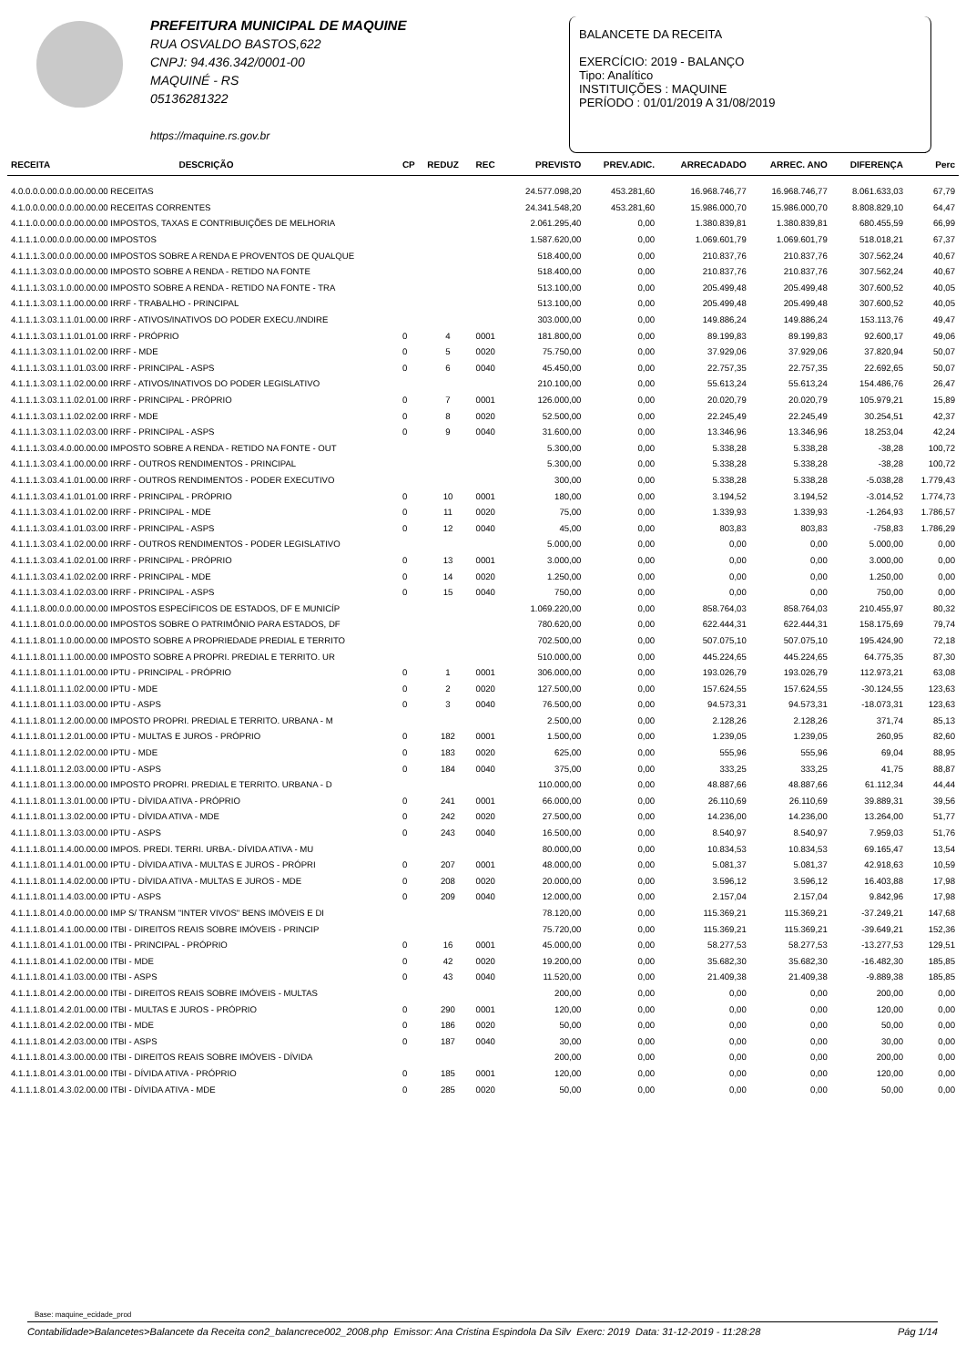PREFEITURA MUNICIPAL DE MAQUINE
RUA OSVALDO BASTOS,622
CNPJ: 94.436.342/0001-00
MAQUINÉ - RS
05136281322
https://maquine.rs.gov.br
BALANCETE DA RECEITA
EXERCÍCIO: 2019 - BALANÇO
Tipo: Analítico
INSTITUIÇÕES : MAQUINE
PERÍODO : 01/01/2019 A 31/08/2019
| RECEITA | DESCRIÇÃO | CP | REDUZ | REC | PREVISTO | PREV.ADIC. | ARRECADADO | ARREC. ANO | DIFERENÇA | Perc |
| --- | --- | --- | --- | --- | --- | --- | --- | --- | --- | --- |
| 4.0.0.0.0.00.0.0.00.00.00 RECEITAS | | | | | 24.577.098,20 | 453.281,60 | 16.968.746,77 | 16.968.746,77 | 8.061.633,03 | 67,79 |
| 4.1.0.0.0.00.0.0.00.00.00 RECEITAS CORRENTES | | | | | 24.341.548,20 | 453.281,60 | 15.986.000,70 | 15.986.000,70 | 8.808.829,10 | 64,47 |
| 4.1.1.0.0.00.0.0.00.00.00 IMPOSTOS, TAXAS E CONTRIBUIÇÕES DE MELHORIA | | | | | 2.061.295,40 | 0,00 | 1.380.839,81 | 1.380.839,81 | 680.455,59 | 66,99 |
| 4.1.1.1.0.00.0.0.00.00.00 IMPOSTOS | | | | | 1.587.620,00 | 0,00 | 1.069.601,79 | 1.069.601,79 | 518.018,21 | 67,37 |
| 4.1.1.1.3.00.0.0.00.00.00 IMPOSTOS SOBRE A RENDA E PROVENTOS DE QUALQUE | | | | | 518.400,00 | 0,00 | 210.837,76 | 210.837,76 | 307.562,24 | 40,67 |
| 4.1.1.1.3.03.0.0.00.00.00 IMPOSTO SOBRE A RENDA - RETIDO NA FONTE | | | | | 518.400,00 | 0,00 | 210.837,76 | 210.837,76 | 307.562,24 | 40,67 |
| 4.1.1.1.3.03.1.0.00.00.00 IMPOSTO SOBRE A RENDA - RETIDO NA FONTE - TRA | | | | | 513.100,00 | 0,00 | 205.499,48 | 205.499,48 | 307.600,52 | 40,05 |
| 4.1.1.1.3.03.1.1.00.00.00 IRRF - TRABALHO - PRINCIPAL | | | | | 513.100,00 | 0,00 | 205.499,48 | 205.499,48 | 307.600,52 | 40,05 |
| 4.1.1.1.3.03.1.1.01.00.00 IRRF - ATIVOS/INATIVOS DO PODER EXECU./INDIRE | | | | | 303.000,00 | 0,00 | 149.886,24 | 149.886,24 | 153.113,76 | 49,47 |
| 4.1.1.1.3.03.1.1.01.01.00 IRRF - PRÓPRIO | | 0 | 4 | 0001 | 181.800,00 | 0,00 | 89.199,83 | 89.199,83 | 92.600,17 | 49,06 |
| 4.1.1.1.3.03.1.1.01.02.00 IRRF - MDE | | 0 | 5 | 0020 | 75.750,00 | 0,00 | 37.929,06 | 37.929,06 | 37.820,94 | 50,07 |
| 4.1.1.1.3.03.1.1.01.03.00 IRRF - PRINCIPAL - ASPS | | 0 | 6 | 0040 | 45.450,00 | 0,00 | 22.757,35 | 22.757,35 | 22.692,65 | 50,07 |
| 4.1.1.1.3.03.1.1.02.00.00 IRRF - ATIVOS/INATIVOS DO PODER LEGISLATIVO | | | | | 210.100,00 | 0,00 | 55.613,24 | 55.613,24 | 154.486,76 | 26,47 |
| 4.1.1.1.3.03.1.1.02.01.00 IRRF - PRINCIPAL - PRÓPRIO | | 0 | 7 | 0001 | 126.000,00 | 0,00 | 20.020,79 | 20.020,79 | 105.979,21 | 15,89 |
| 4.1.1.1.3.03.1.1.02.02.00 IRRF - MDE | | 0 | 8 | 0020 | 52.500,00 | 0,00 | 22.245,49 | 22.245,49 | 30.254,51 | 42,37 |
| 4.1.1.1.3.03.1.1.02.03.00 IRRF - PRINCIPAL - ASPS | | 0 | 9 | 0040 | 31.600,00 | 0,00 | 13.346,96 | 13.346,96 | 18.253,04 | 42,24 |
| 4.1.1.1.3.03.4.0.00.00.00 IMPOSTO SOBRE A RENDA - RETIDO NA FONTE - OUT | | | | | 5.300,00 | 0,00 | 5.338,28 | 5.338,28 | -38,28 | 100,72 |
| 4.1.1.1.3.03.4.1.00.00.00 IRRF - OUTROS RENDIMENTOS - PRINCIPAL | | | | | 5.300,00 | 0,00 | 5.338,28 | 5.338,28 | -38,28 | 100,72 |
| 4.1.1.1.3.03.4.1.01.00.00 IRRF - OUTROS RENDIMENTOS - PODER EXECUTIVO | | | | | 300,00 | 0,00 | 5.338,28 | 5.338,28 | -5.038,28 | 1.779,43 |
| 4.1.1.1.3.03.4.1.01.01.00 IRRF - PRINCIPAL - PRÓPRIO | | 0 | 10 | 0001 | 180,00 | 0,00 | 3.194,52 | 3.194,52 | -3.014,52 | 1.774,73 |
| 4.1.1.1.3.03.4.1.01.02.00 IRRF - PRINCIPAL - MDE | | 0 | 11 | 0020 | 75,00 | 0,00 | 1.339,93 | 1.339,93 | -1.264,93 | 1.786,57 |
| 4.1.1.1.3.03.4.1.01.03.00 IRRF - PRINCIPAL - ASPS | | 0 | 12 | 0040 | 45,00 | 0,00 | 803,83 | 803,83 | -758,83 | 1.786,29 |
| 4.1.1.1.3.03.4.1.02.00.00 IRRF - OUTROS RENDIMENTOS - PODER LEGISLATIVO | | | | | 5.000,00 | 0,00 | 0,00 | 0,00 | 5.000,00 | 0,00 |
| 4.1.1.1.3.03.4.1.02.01.00 IRRF - PRINCIPAL - PRÓPRIO | | 0 | 13 | 0001 | 3.000,00 | 0,00 | 0,00 | 0,00 | 3.000,00 | 0,00 |
| 4.1.1.1.3.03.4.1.02.02.00 IRRF - PRINCIPAL - MDE | | 0 | 14 | 0020 | 1.250,00 | 0,00 | 0,00 | 0,00 | 1.250,00 | 0,00 |
| 4.1.1.1.3.03.4.1.02.03.00 IRRF - PRINCIPAL - ASPS | | 0 | 15 | 0040 | 750,00 | 0,00 | 0,00 | 0,00 | 750,00 | 0,00 |
| 4.1.1.1.8.00.0.0.00.00.00 IMPOSTOS ESPECÍFICOS DE ESTADOS, DF E MUNICÍP | | | | | 1.069.220,00 | 0,00 | 858.764,03 | 858.764,03 | 210.455,97 | 80,32 |
| 4.1.1.1.8.01.0.0.00.00.00 IMPOSTOS SOBRE O PATRIMÔNIO PARA ESTADOS, DF | | | | | 780.620,00 | 0,00 | 622.444,31 | 622.444,31 | 158.175,69 | 79,74 |
| 4.1.1.1.8.01.1.0.00.00.00 IMPOSTO SOBRE A PROPRIEDADE PREDIAL E TERRITO | | | | | 702.500,00 | 0,00 | 507.075,10 | 507.075,10 | 195.424,90 | 72,18 |
| 4.1.1.1.8.01.1.1.00.00.00 IMPOSTO SOBRE A PROPRI. PREDIAL E TERRITO. UR | | | | | 510.000,00 | 0,00 | 445.224,65 | 445.224,65 | 64.775,35 | 87,30 |
| 4.1.1.1.8.01.1.1.01.00.00 IPTU - PRINCIPAL - PRÓPRIO | | 0 | 1 | 0001 | 306.000,00 | 0,00 | 193.026,79 | 193.026,79 | 112.973,21 | 63,08 |
| 4.1.1.1.8.01.1.1.02.00.00 IPTU - MDE | | 0 | 2 | 0020 | 127.500,00 | 0,00 | 157.624,55 | 157.624,55 | -30.124,55 | 123,63 |
| 4.1.1.1.8.01.1.1.03.00.00 IPTU - ASPS | | 0 | 3 | 0040 | 76.500,00 | 0,00 | 94.573,31 | 94.573,31 | -18.073,31 | 123,63 |
| 4.1.1.1.8.01.1.2.00.00.00 IMPOSTO PROPRI. PREDIAL E TERRITO. URBANA - M | | | | | 2.500,00 | 0,00 | 2.128,26 | 2.128,26 | 371,74 | 85,13 |
| 4.1.1.1.8.01.1.2.01.00.00 IPTU - MULTAS E JUROS - PRÓPRIO | | 0 | 182 | 0001 | 1.500,00 | 0,00 | 1.239,05 | 1.239,05 | 260,95 | 82,60 |
| 4.1.1.1.8.01.1.2.02.00.00 IPTU - MDE | | 0 | 183 | 0020 | 625,00 | 0,00 | 555,96 | 555,96 | 69,04 | 88,95 |
| 4.1.1.1.8.01.1.2.03.00.00 IPTU - ASPS | | 0 | 184 | 0040 | 375,00 | 0,00 | 333,25 | 333,25 | 41,75 | 88,87 |
| 4.1.1.1.8.01.1.3.00.00.00 IMPOSTO PROPRI. PREDIAL E TERRITO. URBANA - D | | | | | 110.000,00 | 0,00 | 48.887,66 | 48.887,66 | 61.112,34 | 44,44 |
| 4.1.1.1.8.01.1.3.01.00.00 IPTU - DÍVIDA ATIVA - PRÓPRIO | | 0 | 241 | 0001 | 66.000,00 | 0,00 | 26.110,69 | 26.110,69 | 39.889,31 | 39,56 |
| 4.1.1.1.8.01.1.3.02.00.00 IPTU - DÍVIDA ATIVA - MDE | | 0 | 242 | 0020 | 27.500,00 | 0,00 | 14.236,00 | 14.236,00 | 13.264,00 | 51,77 |
| 4.1.1.1.8.01.1.3.03.00.00 IPTU - ASPS | | 0 | 243 | 0040 | 16.500,00 | 0,00 | 8.540,97 | 8.540,97 | 7.959,03 | 51,76 |
| 4.1.1.1.8.01.1.4.00.00.00 IMPOS. PREDI. TERRI. URBA.- DÍVIDA ATIVA - MU | | | | | 80.000,00 | 0,00 | 10.834,53 | 10.834,53 | 69.165,47 | 13,54 |
| 4.1.1.1.8.01.1.4.01.00.00 IPTU - DÍVIDA ATIVA - MULTAS E JUROS - PRÓPRI | | 0 | 207 | 0001 | 48.000,00 | 0,00 | 5.081,37 | 5.081,37 | 42.918,63 | 10,59 |
| 4.1.1.1.8.01.1.4.02.00.00 IPTU - DÍVIDA ATIVA - MULTAS E JUROS - MDE | | 0 | 208 | 0020 | 20.000,00 | 0,00 | 3.596,12 | 3.596,12 | 16.403,88 | 17,98 |
| 4.1.1.1.8.01.1.4.03.00.00 IPTU - ASPS | | 0 | 209 | 0040 | 12.000,00 | 0,00 | 2.157,04 | 2.157,04 | 9.842,96 | 17,98 |
| 4.1.1.1.8.01.4.0.00.00.00 IMP S/ TRANSM "INTER VIVOS" BENS IMÓVEIS E DI | | | | | 78.120,00 | 0,00 | 115.369,21 | 115.369,21 | -37.249,21 | 147,68 |
| 4.1.1.1.8.01.4.1.00.00.00 ITBI - DIREITOS REAIS SOBRE IMÓVEIS - PRINCIP | | | | | 75.720,00 | 0,00 | 115.369,21 | 115.369,21 | -39.649,21 | 152,36 |
| 4.1.1.1.8.01.4.1.01.00.00 ITBI - PRINCIPAL - PRÓPRIO | | 0 | 16 | 0001 | 45.000,00 | 0,00 | 58.277,53 | 58.277,53 | -13.277,53 | 129,51 |
| 4.1.1.1.8.01.4.1.02.00.00 ITBI - MDE | | 0 | 42 | 0020 | 19.200,00 | 0,00 | 35.682,30 | 35.682,30 | -16.482,30 | 185,85 |
| 4.1.1.1.8.01.4.1.03.00.00 ITBI - ASPS | | 0 | 43 | 0040 | 11.520,00 | 0,00 | 21.409,38 | 21.409,38 | -9.889,38 | 185,85 |
| 4.1.1.1.8.01.4.2.00.00.00 ITBI - DIREITOS REAIS SOBRE IMÓVEIS - MULTAS | | | | | 200,00 | 0,00 | 0,00 | 0,00 | 200,00 | 0,00 |
| 4.1.1.1.8.01.4.2.01.00.00 ITBI - MULTAS E JUROS - PRÓPRIO | | 0 | 290 | 0001 | 120,00 | 0,00 | 0,00 | 0,00 | 120,00 | 0,00 |
| 4.1.1.1.8.01.4.2.02.00.00 ITBI - MDE | | 0 | 186 | 0020 | 50,00 | 0,00 | 0,00 | 0,00 | 50,00 | 0,00 |
| 4.1.1.1.8.01.4.2.03.00.00 ITBI - ASPS | | 0 | 187 | 0040 | 30,00 | 0,00 | 0,00 | 0,00 | 30,00 | 0,00 |
| 4.1.1.1.8.01.4.3.00.00.00 ITBI - DIREITOS REAIS SOBRE IMÓVEIS - DÍVIDA | | | | | 200,00 | 0,00 | 0,00 | 0,00 | 200,00 | 0,00 |
| 4.1.1.1.8.01.4.3.01.00.00 ITBI - DÍVIDA ATIVA - PRÓPRIO | | 0 | 185 | 0001 | 120,00 | 0,00 | 0,00 | 0,00 | 120,00 | 0,00 |
| 4.1.1.1.8.01.4.3.02.00.00 ITBI - DÍVIDA ATIVA - MDE | | 0 | 285 | 0020 | 50,00 | 0,00 | 0,00 | 0,00 | 50,00 | 0,00 |
Base: maquine_ecidade_prod
Contabilidade>Balancetes>Balancete da Receita con2_balancrece002_2008.php Emissor: Ana Cristina Espindola Da Silv Exerc: 2019 Data: 31-12-2019 - 11:28:28 Pág 1/14